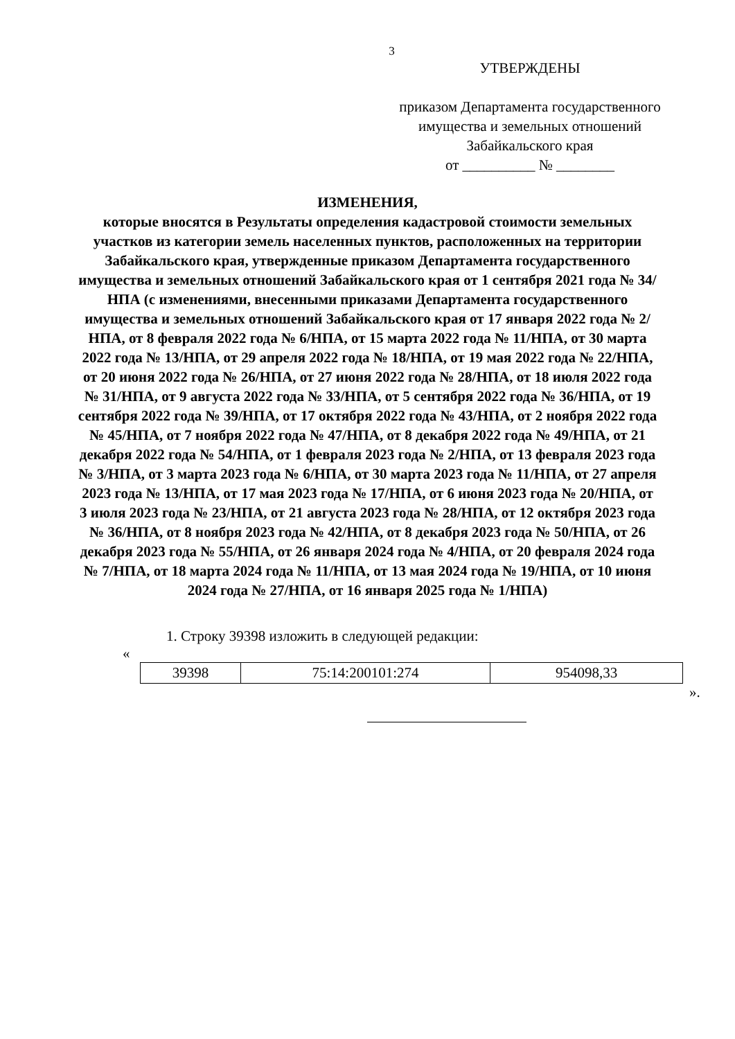3
УТВЕРЖДЕНЫ
приказом Департамента государственного имущества и земельных отношений Забайкальского края
от __________ № ________
ИЗМЕНЕНИЯ,
которые вносятся в Результаты определения кадастровой стоимости земельных участков из категории земель населенных пунктов, расположенных на территории Забайкальского края, утвержденные приказом Департамента государственного имущества и земельных отношений Забайкальского края от 1 сентября 2021 года № 34/НПА (с изменениями, внесенными приказами Департамента государственного имущества и земельных отношений Забайкальского края от 17 января 2022 года № 2/НПА, от 8 февраля 2022 года № 6/НПА, от 15 марта 2022 года № 11/НПА, от 30 марта 2022 года № 13/НПА, от 29 апреля 2022 года № 18/НПА, от 19 мая 2022 года № 22/НПА, от 20 июня 2022 года № 26/НПА, от 27 июня 2022 года № 28/НПА, от 18 июля 2022 года № 31/НПА, от 9 августа 2022 года № 33/НПА, от 5 сентября 2022 года № 36/НПА, от 19 сентября 2022 года № 39/НПА, от 17 октября 2022 года № 43/НПА, от 2 ноября 2022 года № 45/НПА, от 7 ноября 2022 года № 47/НПА, от 8 декабря 2022 года № 49/НПА, от 21 декабря 2022 года № 54/НПА, от 1 февраля 2023 года № 2/НПА, от 13 февраля 2023 года № 3/НПА, от 3 марта 2023 года № 6/НПА, от 30 марта 2023 года № 11/НПА, от 27 апреля 2023 года № 13/НПА, от 17 мая 2023 года № 17/НПА, от 6 июня 2023 года № 20/НПА, от 3 июля 2023 года № 23/НПА, от 21 августа 2023 года № 28/НПА, от 12 октября 2023 года № 36/НПА, от 8 ноября 2023 года № 42/НПА, от 8 декабря 2023 года № 50/НПА, от 26 декабря 2023 года № 55/НПА, от 26 января 2024 года № 4/НПА, от 20 февраля 2024 года № 7/НПА, от 18 марта 2024 года № 11/НПА, от 13 мая 2024 года № 19/НПА, от 10 июня 2024 года № 27/НПА, от 16 января 2025 года № 1/НПА)
1. Строку 39398 изложить в следующей редакции:
«
| 39398 | 75:14:200101:274 | 954098,33 |
».